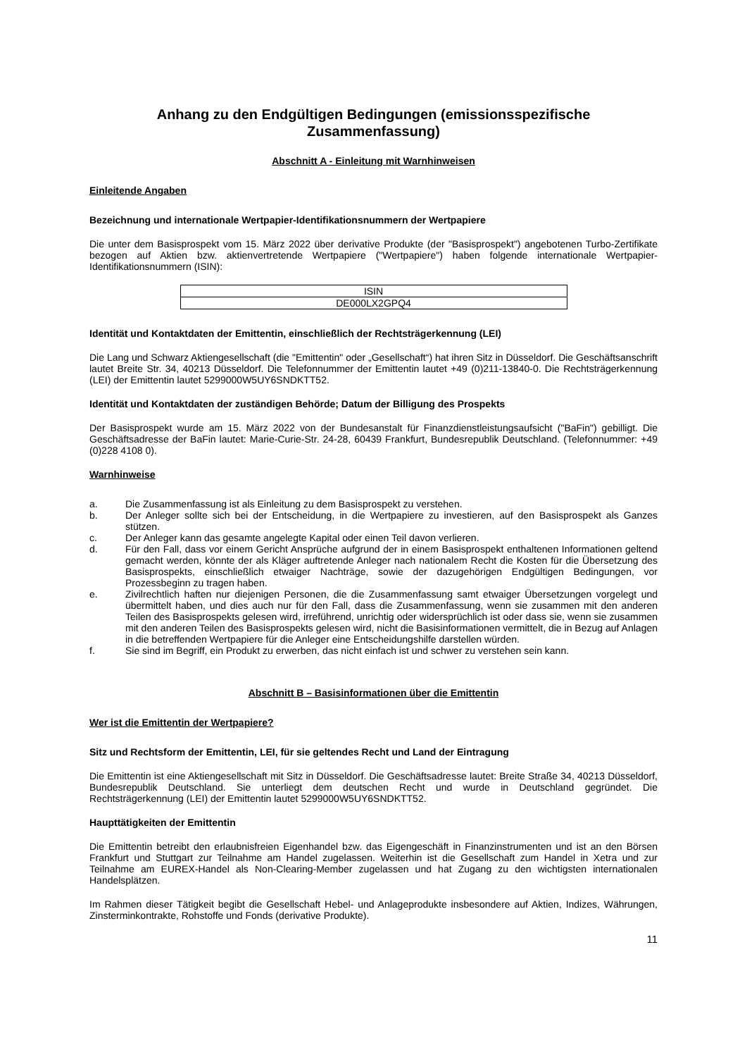Anhang zu den Endgültigen Bedingungen (emissionsspezifische Zusammenfassung)
Abschnitt A - Einleitung mit Warnhinweisen
Einleitende Angaben
Bezeichnung und internationale Wertpapier-Identifikationsnummern der Wertpapiere
Die unter dem Basisprospekt vom 15. März 2022 über derivative Produkte (der "Basisprospekt") angebotenen Turbo-Zertifikate bezogen auf Aktien bzw. aktienvertretende Wertpapiere ("Wertpapiere") haben folgende internationale Wertpapier-Identifikationsnummern (ISIN):
| ISIN |
| DE000LX2GPQ4 |
Identität und Kontaktdaten der Emittentin, einschließlich der Rechtsträgerkennung (LEI)
Die Lang und Schwarz Aktiengesellschaft (die "Emittentin" oder „Gesellschaft“) hat ihren Sitz in Düsseldorf. Die Geschäftsanschrift lautet Breite Str. 34, 40213 Düsseldorf. Die Telefonnummer der Emittentin lautet +49 (0)211-13840-0. Die Rechtsträgerkennung (LEI) der Emittentin lautet 5299000W5UY6SNDKTT52.
Identität und Kontaktdaten der zuständigen Behörde; Datum der Billigung des Prospekts
Der Basisprospekt wurde am 15. März 2022 von der Bundesanstalt für Finanzdienstleistungsaufsicht ("BaFin") gebilligt. Die Geschäftsadresse der BaFin lautet: Marie-Curie-Str. 24-28, 60439 Frankfurt, Bundesrepublik Deutschland. (Telefonnummer: +49 (0)228 4108 0).
Warnhinweise
a. Die Zusammenfassung ist als Einleitung zu dem Basisprospekt zu verstehen.
b. Der Anleger sollte sich bei der Entscheidung, in die Wertpapiere zu investieren, auf den Basisprospekt als Ganzes stützen.
c. Der Anleger kann das gesamte angelegte Kapital oder einen Teil davon verlieren.
d. Für den Fall, dass vor einem Gericht Ansprüche aufgrund der in einem Basisprospekt enthaltenen Informationen geltend gemacht werden, könnte der als Kläger auftretende Anleger nach nationalem Recht die Kosten für die Übersetzung des Basisprospekts, einschließlich etwaiger Nachträge, sowie der dazugehörigen Endgültigen Bedingungen, vor Prozessbeginn zu tragen haben.
e. Zivilrechtlich haften nur diejenigen Personen, die die Zusammenfassung samt etwaiger Übersetzungen vorgelegt und übermittelt haben, und dies auch nur für den Fall, dass die Zusammenfassung, wenn sie zusammen mit den anderen Teilen des Basisprospekts gelesen wird, irreführend, unrichtig oder widersprüchlich ist oder dass sie, wenn sie zusammen mit den anderen Teilen des Basisprospekts gelesen wird, nicht die Basisinformationen vermittelt, die in Bezug auf Anlagen in die betreffenden Wertpapiere für die Anleger eine Entscheidungshilfe darstellen würden.
f. Sie sind im Begriff, ein Produkt zu erwerben, das nicht einfach ist und schwer zu verstehen sein kann.
Abschnitt B – Basisinformationen über die Emittentin
Wer ist die Emittentin der Wertpapiere?
Sitz und Rechtsform der Emittentin, LEI, für sie geltendes Recht und Land der Eintragung
Die Emittentin ist eine Aktiengesellschaft mit Sitz in Düsseldorf. Die Geschäftsadresse lautet: Breite Straße 34, 40213 Düsseldorf, Bundesrepublik Deutschland. Sie unterliegt dem deutschen Recht und wurde in Deutschland gegründet. Die Rechtsträgerkennung (LEI) der Emittentin lautet 5299000W5UY6SNDKTT52.
Haupttätigkeiten der Emittentin
Die Emittentin betreibt den erlaubnisfreien Eigenhandel bzw. das Eigengeschäft in Finanzinstrumenten und ist an den Börsen Frankfurt und Stuttgart zur Teilnahme am Handel zugelassen. Weiterhin ist die Gesellschaft zum Handel in Xetra und zur Teilnahme am EUREX-Handel als Non-Clearing-Member zugelassen und hat Zugang zu den wichtigsten internationalen Handelsplätzen.
Im Rahmen dieser Tätigkeit begibt die Gesellschaft Hebel- und Anlageprodukte insbesondere auf Aktien, Indizes, Währungen, Zinsterminkontrakte, Rohstoffe und Fonds (derivative Produkte).
11